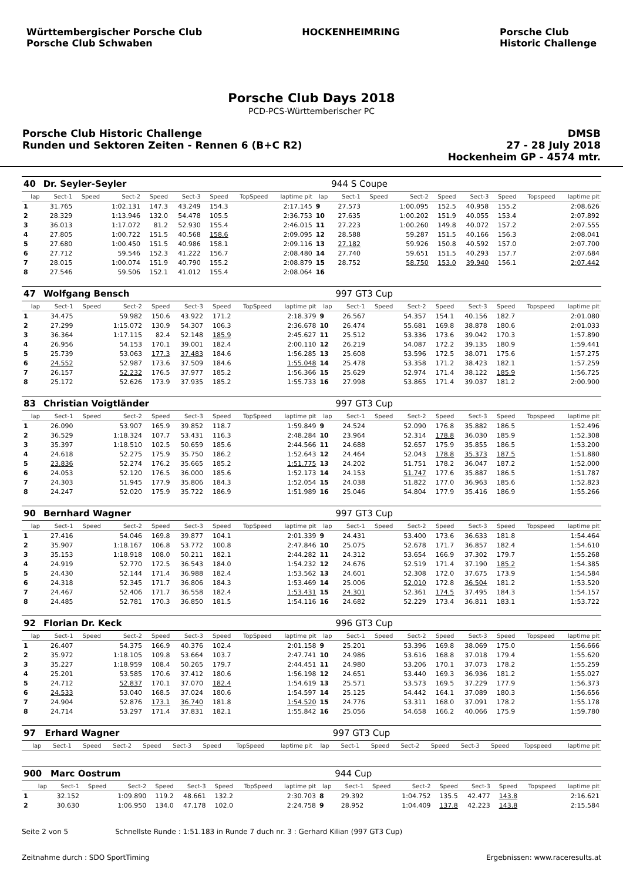Württembergischer Porsche Club
Porsche Club Schwaben
HOCKENHEIMRING Porsche Club
Historic Challenge
Porsche Club Days 2018
PCD-PCS-Württemberischer PC
Porsche Club Historic Challenge
Runden und Sektoren Zeiten - Rennen 6 (B+C R2)
DMSB
27 - 28 July 2018
Hockenheim GP - 4574 mtr.
| 40 | Dr. Seyler-Seyler | | | | | | | | | 944 S Coupe | | | | | | | |
| lap | Sect-1 | Speed | Sect-2 | Speed | Sect-3 | Speed | TopSpeed | laptime pit | lap | Sect-1 | Speed | Sect-2 | Speed | Sect-3 | Speed | Topspeed | laptime pit |
| 1 | 31.765 | | 1:02.131 | 147.3 | 43.249 | 154.3 | | 2:17.145 | 9 | 27.573 | | 1:00.095 | 152.5 | 40.958 | 155.2 | | 2:08.626 |
| 2 | 28.329 | | 1:13.946 | 132.0 | 54.478 | 105.5 | | 2:36.753 | 10 | 27.635 | | 1:00.202 | 151.9 | 40.055 | 153.4 | | 2:07.892 |
| 3 | 36.013 | | 1:17.072 | 81.2 | 52.930 | 155.4 | | 2:46.015 | 11 | 27.223 | | 1:00.260 | 149.8 | 40.072 | 157.2 | | 2:07.555 |
| 4 | 27.805 | | 1:00.722 | 151.5 | 40.568 | 158.6 | | 2:09.095 | 12 | 28.588 | | 59.287 | 151.5 | 40.166 | 156.3 | | 2:08.041 |
| 5 | 27.680 | | 1:00.450 | 151.5 | 40.986 | 158.1 | | 2:09.116 | 13 | 27.182 | | 59.926 | 150.8 | 40.592 | 157.0 | | 2:07.700 |
| 6 | 27.712 | | 59.546 | 152.3 | 41.222 | 156.7 | | 2:08.480 | 14 | 27.740 | | 59.651 | 151.5 | 40.293 | 157.7 | | 2:07.684 |
| 7 | 28.015 | | 1:00.074 | 151.9 | 40.790 | 155.2 | | 2:08.879 | 15 | 28.752 | | 58.750 | 153.0 | 39.940 | 156.1 | | 2:07.442 |
| 8 | 27.546 | | 59.506 | 152.1 | 41.012 | 155.4 | | 2:08.064 | 16 | | | | | | | | |
| 47 | Wolfgang Bensch | | | | | | | | | 997 GT3 Cup | | | | | | | |
| lap | Sect-1 | Speed | Sect-2 | Speed | Sect-3 | Speed | TopSpeed | laptime pit | lap | Sect-1 | Speed | Sect-2 | Speed | Sect-3 | Speed | Topspeed | laptime pit |
| 1 | 34.475 | | 59.982 | 150.6 | 43.922 | 171.2 | | 2:18.379 | 9 | 26.567 | | 54.357 | 154.1 | 40.156 | 182.7 | | 2:01.080 |
| 2 | 27.299 | | 1:15.072 | 130.9 | 54.307 | 106.3 | | 2:36.678 | 10 | 26.474 | | 55.681 | 169.8 | 38.878 | 180.6 | | 2:01.033 |
| 3 | 36.364 | | 1:17.115 | 82.4 | 52.148 | 185.9 | | 2:45.627 | 11 | 25.512 | | 53.336 | 173.6 | 39.042 | 170.3 | | 1:57.890 |
| 4 | 26.956 | | 54.153 | 170.1 | 39.001 | 182.4 | | 2:00.110 | 12 | 26.219 | | 54.087 | 172.2 | 39.135 | 180.9 | | 1:59.441 |
| 5 | 25.739 | | 53.063 | 177.3 | 37.483 | 184.6 | | 1:56.285 | 13 | 25.608 | | 53.596 | 172.5 | 38.071 | 175.6 | | 1:57.275 |
| 6 | 24.552 | | 52.987 | 173.6 | 37.509 | 184.6 | | 1:55.048 | 14 | 25.478 | | 53.358 | 171.2 | 38.423 | 182.1 | | 1:57.259 |
| 7 | 26.157 | | 52.232 | 176.5 | 37.977 | 185.2 | | 1:56.366 | 15 | 25.629 | | 52.974 | 171.4 | 38.122 | 185.9 | | 1:56.725 |
| 8 | 25.172 | | 52.626 | 173.9 | 37.935 | 185.2 | | 1:55.733 | 16 | 27.998 | | 53.865 | 171.4 | 39.037 | 181.2 | | 2:00.900 |
| 83 | Christian Voigtländer | | | | | | | | | 997 GT3 Cup | | | | | | | |
| lap | Sect-1 | Speed | Sect-2 | Speed | Sect-3 | Speed | TopSpeed | laptime pit | lap | Sect-1 | Speed | Sect-2 | Speed | Sect-3 | Speed | Topspeed | laptime pit |
| 1 | 26.090 | | 53.907 | 165.9 | 39.852 | 118.7 | | 1:59.849 | 9 | 24.524 | | 52.090 | 176.8 | 35.882 | 186.5 | | 1:52.496 |
| 2 | 36.529 | | 1:18.324 | 107.7 | 53.431 | 116.3 | | 2:48.284 | 10 | 23.964 | | 52.314 | 178.8 | 36.030 | 185.9 | | 1:52.308 |
| 3 | 35.397 | | 1:18.510 | 102.5 | 50.659 | 185.6 | | 2:44.566 | 11 | 24.688 | | 52.657 | 175.9 | 35.855 | 186.5 | | 1:53.200 |
| 4 | 24.618 | | 52.275 | 175.9 | 35.750 | 186.2 | | 1:52.643 | 12 | 24.464 | | 52.043 | 178.8 | 35.373 | 187.5 | | 1:51.880 |
| 5 | 23.836 | | 52.274 | 176.2 | 35.665 | 185.2 | | 1:51.775 | 13 | 24.202 | | 51.751 | 178.2 | 36.047 | 187.2 | | 1:52.000 |
| 6 | 24.053 | | 52.120 | 176.5 | 36.000 | 185.6 | | 1:52.173 | 14 | 24.153 | | 51.747 | 177.6 | 35.887 | 186.5 | | 1:51.787 |
| 7 | 24.303 | | 51.945 | 177.9 | 35.806 | 184.3 | | 1:52.054 | 15 | 24.038 | | 51.822 | 177.0 | 36.963 | 185.6 | | 1:52.823 |
| 8 | 24.247 | | 52.020 | 175.9 | 35.722 | 186.9 | | 1:51.989 | 16 | 25.046 | | 54.804 | 177.9 | 35.416 | 186.9 | | 1:55.266 |
| 90 | Bernhard Wagner | | | | | | | | | 997 GT3 Cup | | | | | | | |
| lap | Sect-1 | Speed | Sect-2 | Speed | Sect-3 | Speed | TopSpeed | laptime pit | lap | Sect-1 | Speed | Sect-2 | Speed | Sect-3 | Speed | Topspeed | laptime pit |
| 1 | 27.416 | | 54.046 | 169.8 | 39.877 | 104.1 | | 2:01.339 | 9 | 24.431 | | 53.400 | 173.6 | 36.633 | 181.8 | | 1:54.464 |
| 2 | 35.907 | | 1:18.167 | 106.8 | 53.772 | 100.8 | | 2:47.846 | 10 | 25.075 | | 52.678 | 171.7 | 36.857 | 182.4 | | 1:54.610 |
| 3 | 35.153 | | 1:18.918 | 108.0 | 50.211 | 182.1 | | 2:44.282 | 11 | 24.312 | | 53.654 | 166.9 | 37.302 | 179.7 | | 1:55.268 |
| 4 | 24.919 | | 52.770 | 172.5 | 36.543 | 184.0 | | 1:54.232 | 12 | 24.676 | | 52.519 | 171.4 | 37.190 | 185.2 | | 1:54.385 |
| 5 | 24.430 | | 52.144 | 171.4 | 36.988 | 182.4 | | 1:53.562 | 13 | 24.601 | | 52.308 | 172.0 | 37.675 | 173.9 | | 1:54.584 |
| 6 | 24.318 | | 52.345 | 171.7 | 36.806 | 184.3 | | 1:53.469 | 14 | 25.006 | | 52.010 | 172.8 | 36.504 | 181.2 | | 1:53.520 |
| 7 | 24.467 | | 52.406 | 171.7 | 36.558 | 182.4 | | 1:53.431 | 15 | 24.301 | | 52.361 | 174.5 | 37.495 | 184.3 | | 1:54.157 |
| 8 | 24.485 | | 52.781 | 170.3 | 36.850 | 181.5 | | 1:54.116 | 16 | 24.682 | | 52.229 | 173.4 | 36.811 | 183.1 | | 1:53.722 |
| 92 | Florian Dr. Keck | | | | | | | | | 996 GT3 Cup | | | | | | | |
| lap | Sect-1 | Speed | Sect-2 | Speed | Sect-3 | Speed | TopSpeed | laptime pit | lap | Sect-1 | Speed | Sect-2 | Speed | Sect-3 | Speed | Topspeed | laptime pit |
| 1 | 26.407 | | 54.375 | 166.9 | 40.376 | 102.4 | | 2:01.158 | 9 | 25.201 | | 53.396 | 169.8 | 38.069 | 175.0 | | 1:56.666 |
| 2 | 35.972 | | 1:18.105 | 109.8 | 53.664 | 103.7 | | 2:47.741 | 10 | 24.986 | | 53.616 | 168.8 | 37.018 | 179.4 | | 1:55.620 |
| 3 | 35.227 | | 1:18.959 | 108.4 | 50.265 | 179.7 | | 2:44.451 | 11 | 24.980 | | 53.206 | 170.1 | 37.073 | 178.2 | | 1:55.259 |
| 4 | 25.201 | | 53.585 | 170.6 | 37.412 | 180.6 | | 1:56.198 | 12 | 24.651 | | 53.440 | 169.3 | 36.936 | 181.2 | | 1:55.027 |
| 5 | 24.712 | | 52.837 | 170.1 | 37.070 | 182.4 | | 1:54.619 | 13 | 25.571 | | 53.573 | 169.5 | 37.229 | 177.9 | | 1:56.373 |
| 6 | 24.533 | | 53.040 | 168.5 | 37.024 | 180.6 | | 1:54.597 | 14 | 25.125 | | 54.442 | 164.1 | 37.089 | 180.3 | | 1:56.656 |
| 7 | 24.904 | | 52.876 | 173.1 | 36.740 | 181.8 | | 1:54.520 | 15 | 24.776 | | 53.311 | 168.0 | 37.091 | 178.2 | | 1:55.178 |
| 8 | 24.714 | | 53.297 | 171.4 | 37.831 | 182.1 | | 1:55.842 | 16 | 25.056 | | 54.658 | 166.2 | 40.066 | 175.9 | | 1:59.780 |
| 97 | Erhard Wagner | | | | | | | | | 997 GT3 Cup | | | | | | | |
| lap | Sect-1 | Speed | Sect-2 | Speed | Sect-3 | Speed | TopSpeed | laptime pit | lap | Sect-1 | Speed | Sect-2 | Speed | Sect-3 | Speed | Topspeed | laptime pit |
| 900 | Marc Oostrum | | | | | | | | | 944 Cup | | | | | | | |
| lap | Sect-1 | Speed | Sect-2 | Speed | Sect-3 | Speed | TopSpeed | laptime pit | lap | Sect-1 | Speed | Sect-2 | Speed | Sect-3 | Speed | Topspeed | laptime pit |
| 1 | 32.152 | | 1:09.890 | 119.2 | 48.661 | 132.2 | | 2:30.703 | 8 | 29.392 | | 1:04.752 | 135.5 | 42.477 | 143.8 | | 2:16.621 |
| 2 | 30.630 | | 1:06.950 | 134.0 | 47.178 | 102.0 | | 2:24.758 | 9 | 28.952 | | 1:04.409 | 137.8 | 42.223 | 143.8 | | 2:15.584 |
Seite 2 von 5 Schnellste Runde : 1:51.183 in Runde 7 duch nr. 3 : Gerhard Kilian (997 GT3 Cup)
Zeitnahme durch : SDO SportTiming Ergebnissen: www.raceresults.at